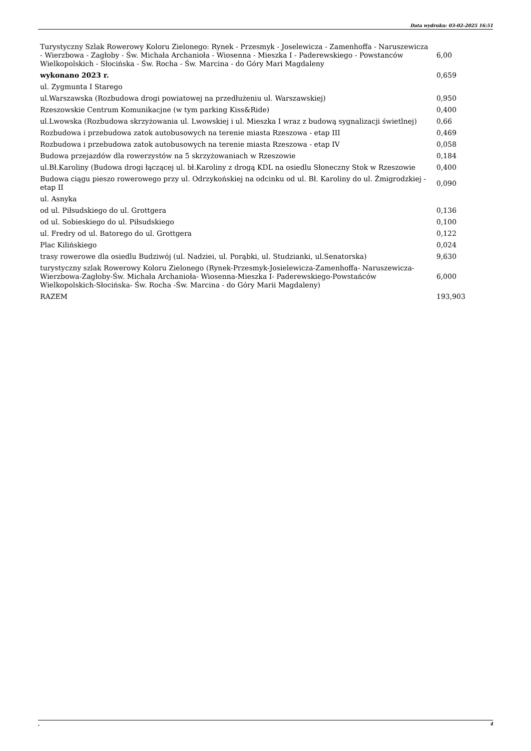Data wydruku: 03-02-2025 16:51
| Turystyczny Szlak Rowerowy Koloru Zielonego: Rynek - Przesmyk - Joselewicza - Zamenhoffa - Naruszewicza - Wierzbowa - Zagłoby - Św. Michała Archanioła - Wiosenna - Mieszka I - Paderewskiego - Powstanców Wielkopolskich - Słocińska - Św. Rocha - Św. Marcina - do Góry Mari Magdaleny | 6,00 |
| wykonano 2023 r. | 0,659 |
| ul. Zygmunta I Starego | |
| ul.Warszawska (Rozbudowa drogi powiatowej na przedłużeniu ul. Warszawskiej) | 0,950 |
| Rzeszowskie Centrum Komunikacjne (w tym parking Kiss&Ride) | 0,400 |
| ul.Lwowska (Rozbudowa skrzyżowania ul. Lwowskiej i ul. Mieszka I wraz z budową sygnalizacji świetlnej) | 0,66 |
| Rozbudowa i przebudowa zatok autobusowych na terenie miasta Rzeszowa - etap III | 0,469 |
| Rozbudowa i przebudowa zatok autobusowych na terenie miasta Rzeszowa - etap IV | 0,058 |
| Budowa przejazdów dla rowerzystów na 5 skrzyżowaniach w Rzeszowie | 0,184 |
| ul.Bł.Karoliny (Budowa drogi łączącej ul. bł.Karoliny z drogą KDL na osiedlu Słoneczny Stok w Rzeszowie | 0,400 |
| Budowa ciągu pieszo rowerowego przy ul. Odrzykońskiej na odcinku od ul. Bł. Karoliny do ul. Żmigrodzkiej - etap II | 0,090 |
| ul. Asnyka | |
| od ul. Piłsudskiego do ul. Grottgera | 0,136 |
| od ul. Sobieskiego do ul. Piłsudskiego | 0,100 |
| ul. Fredry od ul. Batorego do ul. Grottgera | 0,122 |
| Plac Kilińskiego | 0,024 |
| trasy rowerowe dla osiedlu Budziwój (ul. Nadziei, ul. Porąbki, ul. Studzianki, ul.Senatorska) | 9,630 |
| turystyczny szlak Rowerowy Koloru Zielonego (Rynek-Przesmyk-Josielewicza-Zamenhoffa- Naruszewicza-Wierzbowa-Zagłoby-Św. Michała Archanioła- Wiosenna-Mieszka I- Paderewskiego-Powstańców Wielkopolskich-Słocińska- Św. Rocha -Św. Marcina - do Góry Marii Magdaleny) | 6,000 |
| RAZEM | 193,903 |
, 4